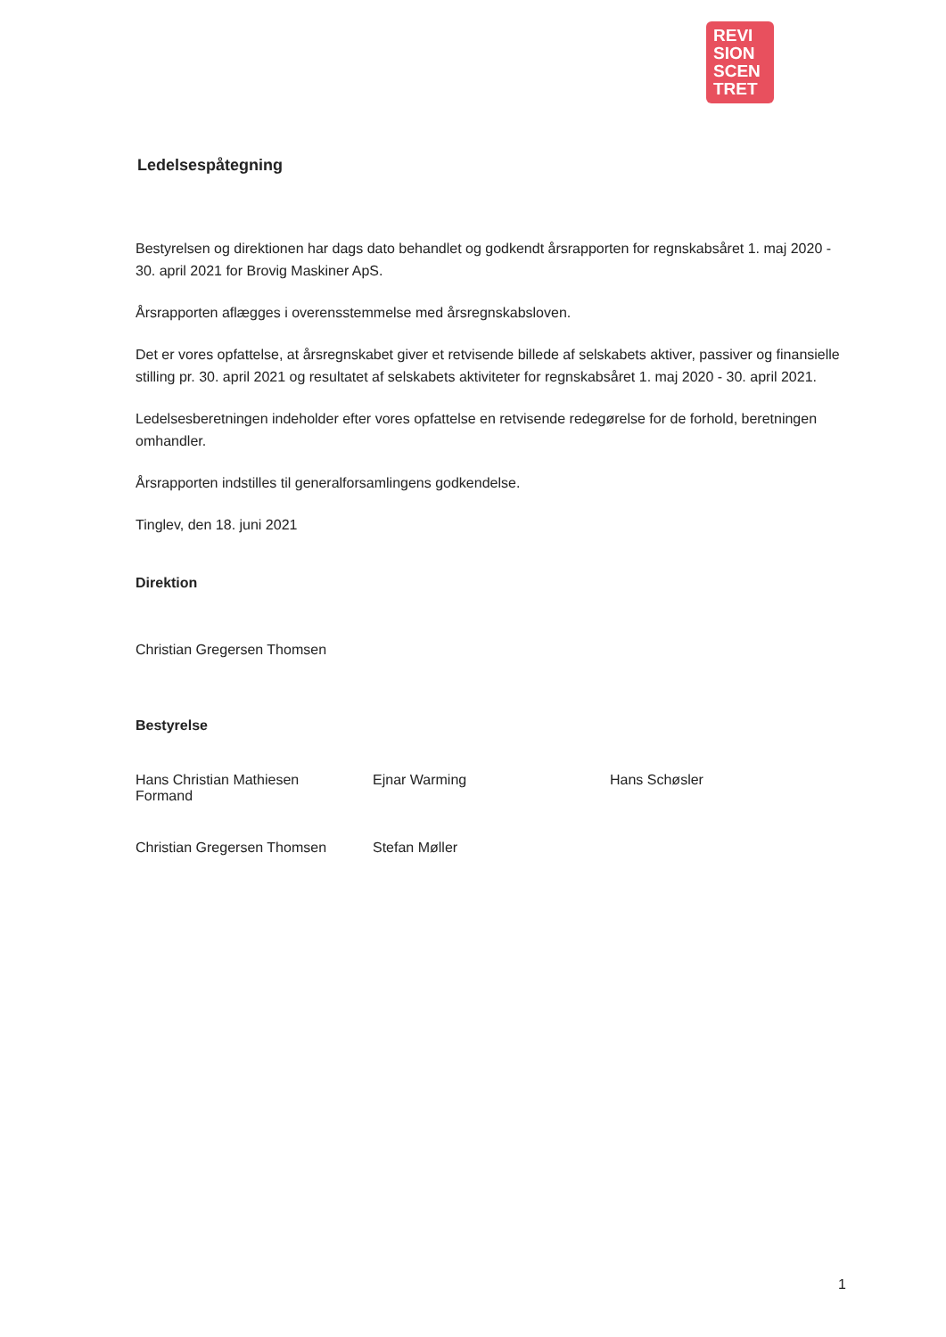REVI
SION
SCEN
TRET
Ledelsespåtegning
Bestyrelsen og direktionen har dags dato behandlet og godkendt årsrapporten for regnskabsåret 1. maj 2020 - 30. april 2021 for Brovig Maskiner ApS.
Årsrapporten aflægges i overensstemmelse med årsregnskabsloven.
Det er vores opfattelse, at årsregnskabet giver et retvisende billede af selskabets aktiver, passiver og finansielle stilling pr. 30. april 2021 og resultatet af selskabets aktiviteter for regnskabsåret 1. maj 2020 - 30. april 2021.
Ledelsesberetningen indeholder efter vores opfattelse en retvisende redegørelse for de forhold, beretningen omhandler.
Årsrapporten indstilles til generalforsamlingens godkendelse.
Tinglev, den 18. juni 2021
Direktion
Christian Gregersen Thomsen
Bestyrelse
Hans Christian Mathiesen
Formand
Ejnar Warming
Hans Schøsler
Christian Gregersen Thomsen
Stefan Møller
1